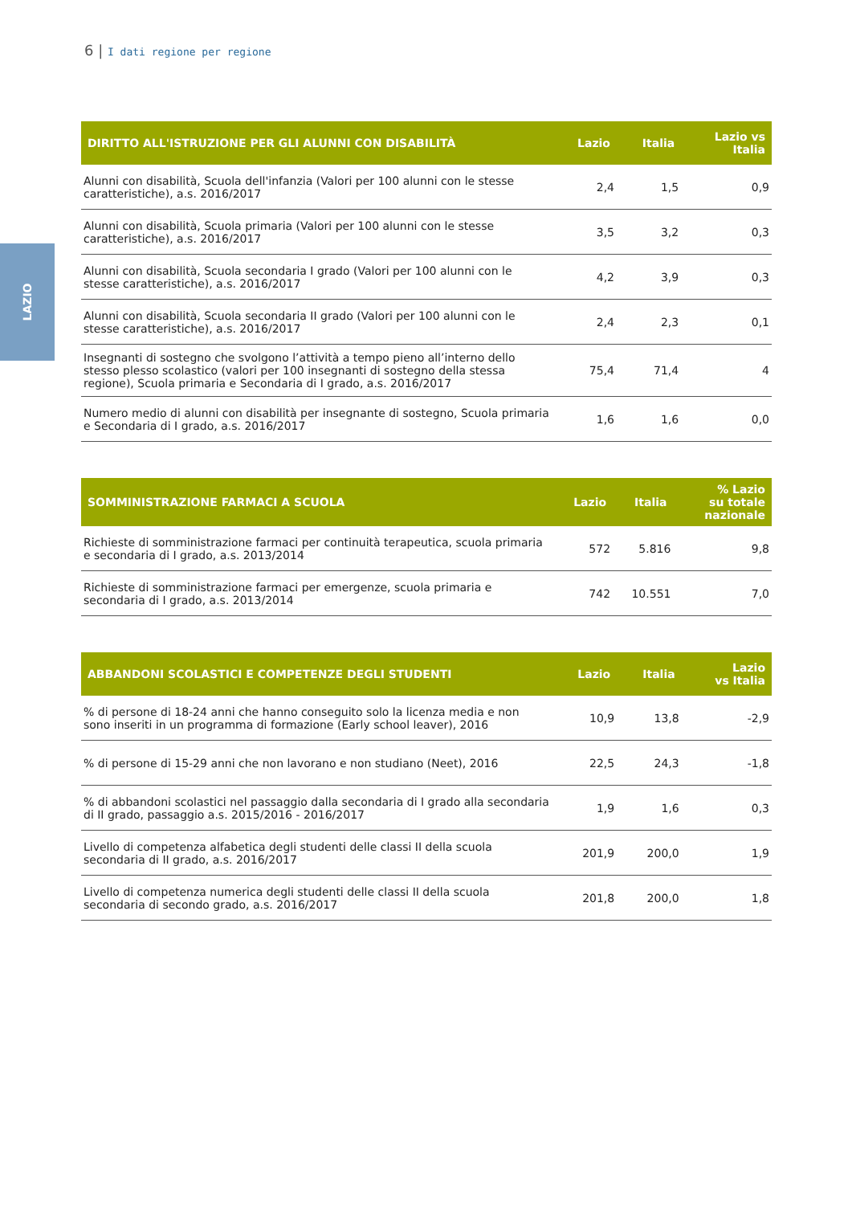6 | I dati regione per regione
LAZIO
| DIRITTO ALL'ISTRUZIONE PER GLI ALUNNI CON DISABILITÀ | Lazio | Italia | Lazio vs Italia |
| --- | --- | --- | --- |
| Alunni con disabilità, Scuola dell'infanzia (Valori per 100 alunni con le stesse caratteristiche), a.s. 2016/2017 | 2,4 | 1,5 | 0,9 |
| Alunni con disabilità, Scuola primaria (Valori per 100 alunni con le stesse caratteristiche), a.s. 2016/2017 | 3,5 | 3,2 | 0,3 |
| Alunni con disabilità, Scuola secondaria I grado (Valori per 100 alunni con le stesse caratteristiche), a.s. 2016/2017 | 4,2 | 3,9 | 0,3 |
| Alunni con disabilità, Scuola secondaria II grado (Valori per 100 alunni con le stesse caratteristiche), a.s. 2016/2017 | 2,4 | 2,3 | 0,1 |
| Insegnanti di sostegno che svolgono l’attività a tempo pieno all’interno dello stesso plesso scolastico (valori per 100 insegnanti di sostegno della stessa regione), Scuola primaria e Secondaria di I grado, a.s. 2016/2017 | 75,4 | 71,4 | 4 |
| Numero medio di alunni con disabilità per insegnante di sostegno, Scuola primaria e Secondaria di I grado, a.s. 2016/2017 | 1,6 | 1,6 | 0,0 |
| SOMMINISTRAZIONE FARMACI A SCUOLA | Lazio | Italia | % Lazio su totale nazionale |
| --- | --- | --- | --- |
| Richieste di somministrazione farmaci per continuità terapeutica, scuola primaria e secondaria di I grado, a.s. 2013/2014 | 572 | 5.816 | 9,8 |
| Richieste di somministrazione farmaci per emergenze, scuola primaria e secondaria di I grado, a.s. 2013/2014 | 742 | 10.551 | 7,0 |
| ABBANDONI SCOLASTICI E COMPETENZE DEGLI STUDENTI | Lazio | Italia | Lazio vs Italia |
| --- | --- | --- | --- |
| % di persone di 18-24 anni che hanno conseguito solo la licenza media e non sono inseriti in un programma di formazione (Early school leaver), 2016 | 10,9 | 13,8 | -2,9 |
| % di persone di 15-29 anni che non lavorano e non studiano (Neet), 2016 | 22,5 | 24,3 | -1,8 |
| % di abbandoni scolastici nel passaggio dalla secondaria di I grado alla secondaria di II grado, passaggio a.s. 2015/2016 - 2016/2017 | 1,9 | 1,6 | 0,3 |
| Livello di competenza alfabetica degli studenti delle classi II della scuola secondaria di II grado, a.s. 2016/2017 | 201,9 | 200,0 | 1,9 |
| Livello di competenza numerica degli studenti delle classi II della scuola secondaria di secondo grado, a.s. 2016/2017 | 201,8 | 200,0 | 1,8 |